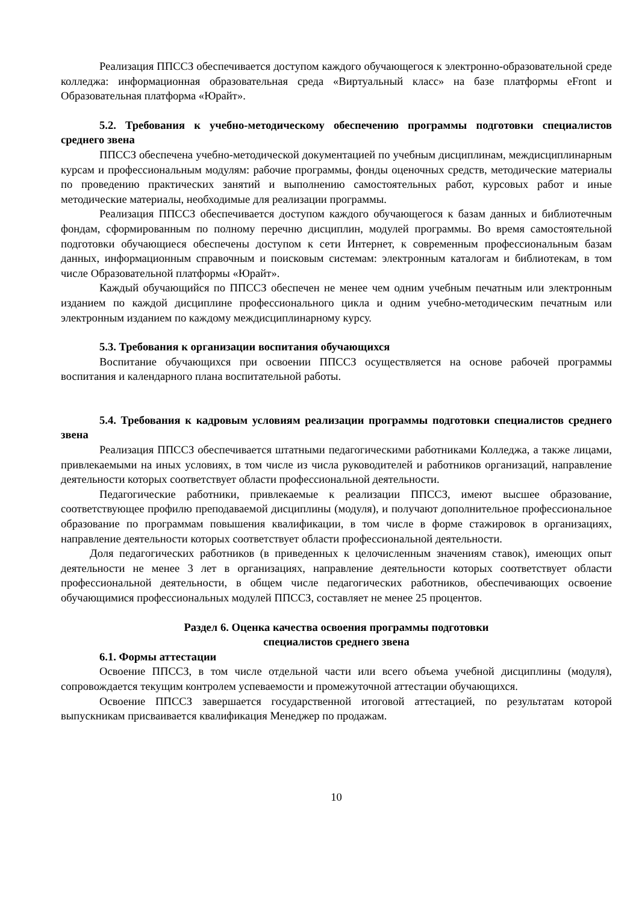Реализация ППССЗ обеспечивается доступом каждого обучающегося к электронно-образовательной среде колледжа: информационная образовательная среда «Виртуальный класс» на базе платформы eFront и Образовательная платформа «Юрайт».
5.2. Требования к учебно-методическому обеспечению программы подготовки специалистов среднего звена
ППССЗ обеспечена учебно-методической документацией по учебным дисциплинам, междисциплинарным курсам и профессиональным модулям: рабочие программы, фонды оценочных средств, методические материалы по проведению практических занятий и выполнению самостоятельных работ, курсовых работ и иные методические материалы, необходимые для реализации программы.
Реализация ППССЗ обеспечивается доступом каждого обучающегося к базам данных и библиотечным фондам, сформированным по полному перечню дисциплин, модулей программы. Во время самостоятельной подготовки обучающиеся обеспечены доступом к сети Интернет, к современным профессиональным базам данных, информационным справочным и поисковым системам: электронным каталогам и библиотекам, в том числе Образовательной платформы «Юрайт».
Каждый обучающийся по ППССЗ обеспечен не менее чем одним учебным печатным или электронным изданием по каждой дисциплине профессионального цикла и одним учебно-методическим печатным или электронным изданием по каждому междисциплинарному курсу.
5.3. Требования к организации воспитания обучающихся
Воспитание обучающихся при освоении ППССЗ осуществляется на основе рабочей программы воспитания и календарного плана воспитательной работы.
5.4. Требования к кадровым условиям реализации программы подготовки специалистов среднего звена
Реализация ППССЗ обеспечивается штатными педагогическими работниками Колледжа, а также лицами, привлекаемыми на иных условиях, в том числе из числа руководителей и работников организаций, направление деятельности которых соответствует области профессиональной деятельности.
Педагогические работники, привлекаемые к реализации ППССЗ, имеют высшее образование, соответствующее профилю преподаваемой дисциплины (модуля), и получают дополнительное профессиональное образование по программам повышения квалификации, в том числе в форме стажировок в организациях, направление деятельности которых соответствует области профессиональной деятельности.
Доля педагогических работников (в приведенных к целочисленным значениям ставок), имеющих опыт деятельности не менее 3 лет в организациях, направление деятельности которых соответствует области профессиональной деятельности, в общем числе педагогических работников, обеспечивающих освоение обучающимися профессиональных модулей ППССЗ, составляет не менее 25 процентов.
Раздел 6. Оценка качества освоения программы подготовки
специалистов среднего звена
6.1. Формы аттестации
Освоение ППССЗ, в том числе отдельной части или всего объема учебной дисциплины (модуля), сопровождается текущим контролем успеваемости и промежуточной аттестации обучающихся.
Освоение ППССЗ завершается государственной итоговой аттестацией, по результатам которой выпускникам присваивается квалификация Менеджер по продажам.
10